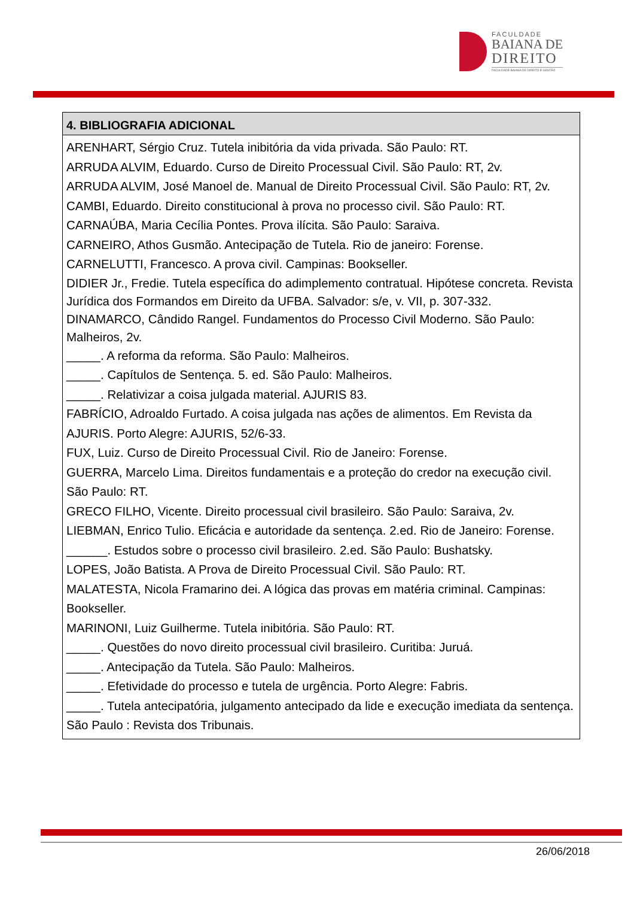FACULDADE
BAIANA DE
DIREITO
FACULDADE BAIANA DE DIREITO E GESTÃO
| 4. BIBLIOGRAFIA ADICIONAL |
| --- |
| ARENHART, Sérgio Cruz. Tutela inibitória da vida privada. São Paulo: RT. ARRUDA ALVIM, Eduardo. Curso de Direito Processual Civil. São Paulo: RT, 2v. ARRUDA ALVIM, José Manoel de. Manual de Direito Processual Civil. São Paulo: RT, 2v. CAMBI, Eduardo. Direito constitucional à prova no processo civil. São Paulo: RT. CARNAÚBA, Maria Cecília Pontes. Prova ilícita. São Paulo: Saraiva. CARNEIRO, Athos Gusmão. Antecipação de Tutela. Rio de janeiro: Forense. CARNELUTTI, Francesco. A prova civil. Campinas: Bookseller. DIDIER Jr., Fredie. Tutela específica do adimplemento contratual. Hipótese concreta. Revista Jurídica dos Formandos em Direito da UFBA. Salvador: s/e, v. VII, p. 307-332. DINAMARCO, Cândido Rangel. Fundamentos do Processo Civil Moderno. São Paulo: Malheiros, 2v. _____. A reforma da reforma. São Paulo: Malheiros. _____. Capítulos de Sentença. 5. ed. São Paulo: Malheiros. _____. Relativizar a coisa julgada material. AJURIS 83. FABRÍCIO, Adroaldo Furtado. A coisa julgada nas ações de alimentos. Em Revista da AJURIS. Porto Alegre: AJURIS, 52/6-33. FUX, Luiz. Curso de Direito Processual Civil. Rio de Janeiro: Forense. GUERRA, Marcelo Lima. Direitos fundamentais e a proteção do credor na execução civil. São Paulo: RT. GRECO FILHO, Vicente. Direito processual civil brasileiro. São Paulo: Saraiva, 2v. LIEBMAN, Enrico Tulio. Eficácia e autoridade da sentença. 2.ed. Rio de Janeiro: Forense. ______. Estudos sobre o processo civil brasileiro. 2.ed. São Paulo: Bushatsky. LOPES, João Batista. A Prova de Direito Processual Civil. São Paulo: RT. MALATESTA, Nicola Framarino dei. A lógica das provas em matéria criminal. Campinas: Bookseller. MARINONI, Luiz Guilherme. Tutela inibitória. São Paulo: RT. _____. Questões do novo direito processual civil brasileiro. Curitiba: Juruá. _____. Antecipação da Tutela. São Paulo: Malheiros. _____. Efetividade do processo e tutela de urgência. Porto Alegre: Fabris. _____. Tutela antecipatória, julgamento antecipado da lide e execução imediata da sentença. São Paulo : Revista dos Tribunais. |
26/06/2018